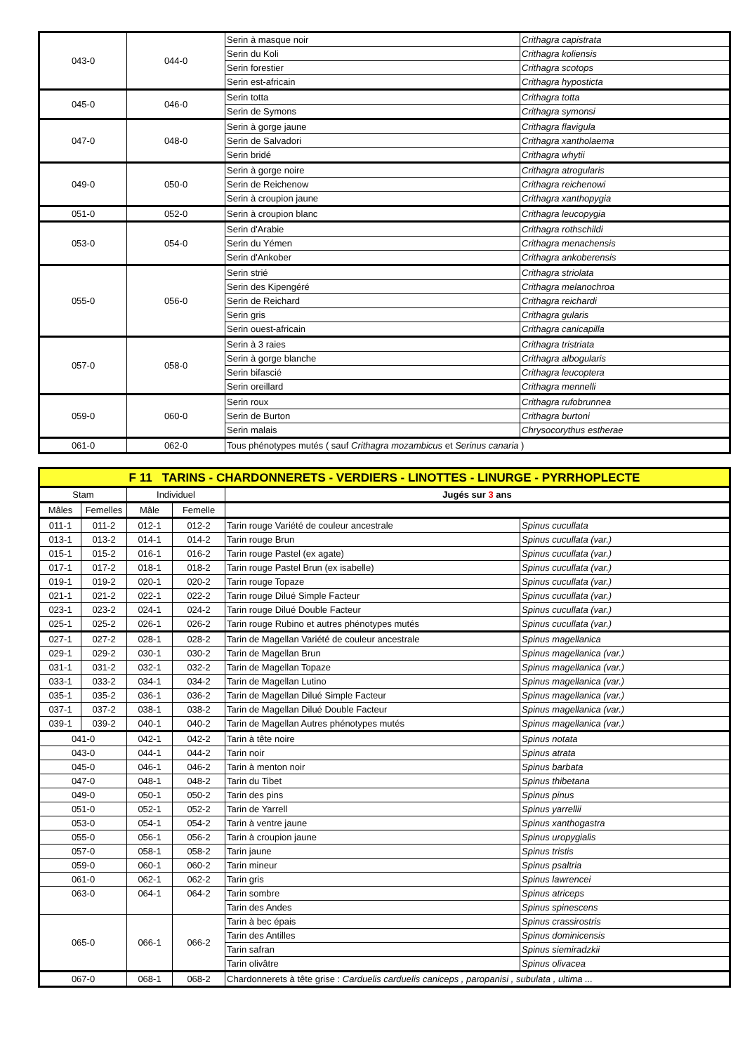| 043-0 | 044-0 | Serin à masque noir | Crithagra capistrata |
| | | Serin du Koli | Crithagra koliensis |
| | | Serin forestier | Crithagra scotops |
| | | Serin est-africain | Crithagra hyposticta |
| 045-0 | 046-0 | Serin totta | Crithagra totta |
| | | Serin de Symons | Crithagra symonsi |
| 047-0 | 048-0 | Serin à gorge jaune | Crithagra flavigula |
| | | Serin de Salvadori | Crithagra xantholaema |
| | | Serin bridé | Crithagra whytii |
| 049-0 | 050-0 | Serin à gorge noire | Crithagra atrogularis |
| | | Serin de Reichenow | Crithagra reichenowi |
| | | Serin à croupion jaune | Crithagra xanthopygia |
| 051-0 | 052-0 | Serin à croupion blanc | Crithagra leucopygia |
| 053-0 | 054-0 | Serin d'Arabie | Crithagra rothschildi |
| | | Serin du Yémen | Crithagra menachensis |
| | | Serin d'Ankober | Crithagra ankoberensis |
| 055-0 | 056-0 | Serin strié | Crithagra striolata |
| | | Serin des Kipengéré | Crithagra melanochroa |
| | | Serin de Reichard | Crithagra reichardi |
| | | Serin gris | Crithagra gularis |
| | | Serin ouest-africain | Crithagra canicapilla |
| 057-0 | 058-0 | Serin à 3 raies | Crithagra tristriata |
| | | Serin à gorge blanche | Crithagra albogularis |
| | | Serin bifascié | Crithagra leucoptera |
| | | Serin oreillard | Crithagra mennelli |
| 059-0 | 060-0 | Serin roux | Crithagra rufobrunnea |
| | | Serin de Burton | Crithagra burtoni |
| | | Serin malais | Chrysocorythus estherae |
| 061-0 | 062-0 | Tous phénotypes mutés ( sauf Crithagra mozambicus et Serinus canaria ) | |
| F 11 TARINS - CHARDONNERETS - VERDIERS - LINOTTES - LINURGE - PYRRHOPLECTE | | | | | |
| Stam | | Individuel | | Jugés sur 3 ans | |
| Mâles | Femelles | Mâle | Femelle | | |
| 011-1 | 011-2 | 012-1 | 012-2 | Tarin rouge Variété de couleur ancestrale | Spinus cucullata |
| 013-1 | 013-2 | 014-1 | 014-2 | Tarin rouge Brun | Spinus cucullata (var.) |
| 015-1 | 015-2 | 016-1 | 016-2 | Tarin rouge Pastel (ex agate) | Spinus cucullata (var.) |
| 017-1 | 017-2 | 018-1 | 018-2 | Tarin rouge Pastel Brun (ex isabelle) | Spinus cucullata (var.) |
| 019-1 | 019-2 | 020-1 | 020-2 | Tarin rouge Topaze | Spinus cucullata (var.) |
| 021-1 | 021-2 | 022-1 | 022-2 | Tarin rouge Dilué Simple Facteur | Spinus cucullata (var.) |
| 023-1 | 023-2 | 024-1 | 024-2 | Tarin rouge Dilué Double Facteur | Spinus cucullata (var.) |
| 025-1 | 025-2 | 026-1 | 026-2 | Tarin rouge Rubino et autres phénotypes mutés | Spinus cucullata (var.) |
| 027-1 | 027-2 | 028-1 | 028-2 | Tarin de Magellan Variété de couleur ancestrale | Spinus magellanica |
| 029-1 | 029-2 | 030-1 | 030-2 | Tarin de Magellan Brun | Spinus magellanica (var.) |
| 031-1 | 031-2 | 032-1 | 032-2 | Tarin de Magellan Topaze | Spinus magellanica (var.) |
| 033-1 | 033-2 | 034-1 | 034-2 | Tarin de Magellan Lutino | Spinus magellanica (var.) |
| 035-1 | 035-2 | 036-1 | 036-2 | Tarin de Magellan Dilué Simple Facteur | Spinus magellanica (var.) |
| 037-1 | 037-2 | 038-1 | 038-2 | Tarin de Magellan Dilué Double Facteur | Spinus magellanica (var.) |
| 039-1 | 039-2 | 040-1 | 040-2 | Tarin de Magellan Autres phénotypes mutés | Spinus magellanica (var.) |
| 041-0 | | 042-1 | 042-2 | Tarin à tête noire | Spinus notata |
| 043-0 | | 044-1 | 044-2 | Tarin noir | Spinus atrata |
| 045-0 | | 046-1 | 046-2 | Tarin à menton noir | Spinus barbata |
| 047-0 | | 048-1 | 048-2 | Tarin du Tibet | Spinus thibetana |
| 049-0 | | 050-1 | 050-2 | Tarin des pins | Spinus pinus |
| 051-0 | | 052-1 | 052-2 | Tarin de Yarrell | Spinus yarrellii |
| 053-0 | | 054-1 | 054-2 | Tarin à ventre jaune | Spinus xanthogastra |
| 055-0 | | 056-1 | 056-2 | Tarin à croupion jaune | Spinus uropygialis |
| 057-0 | | 058-1 | 058-2 | Tarin jaune | Spinus tristis |
| 059-0 | | 060-1 | 060-2 | Tarin mineur | Spinus psaltria |
| 061-0 | | 062-1 | 062-2 | Tarin gris | Spinus lawrencei |
| 063-0 | | 064-1 | 064-2 | Tarin sombre | Spinus atriceps |
| | | | | Tarin des Andes | Spinus spinescens |
| 065-0 | | 066-1 | 066-2 | Tarin à bec épais | Spinus crassirostris |
| | | | | Tarin des Antilles | Spinus dominicensis |
| | | | | Tarin safran | Spinus siemiradzkii |
| | | | | Tarin olivâtre | Spinus olivacea |
| 067-0 | | 068-1 | 068-2 | Chardonnerets à tête grise : Carduelis carduelis caniceps , paropanisi , subulata , ultima ... | |